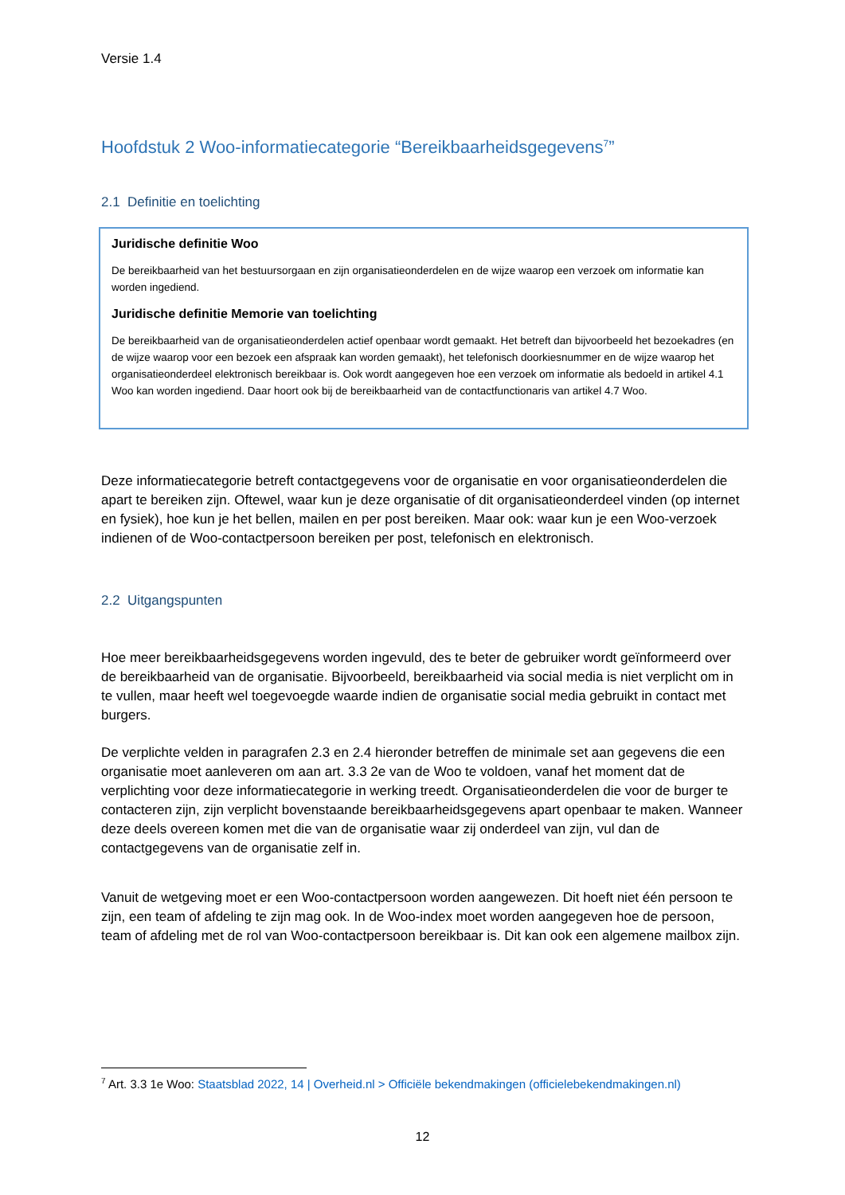Versie 1.4
Hoofdstuk 2 Woo-informatiecategorie “Bereikbaarheidsgegevens<sup>7</sup>”
2.1 Definitie en toelichting
Juridische definitie Woo
De bereikbaarheid van het bestuursorgaan en zijn organisatieonderdelen en de wijze waarop een verzoek om informatie kan worden ingediend.
Juridische definitie Memorie van toelichting
De bereikbaarheid van de organisatieonderdelen actief openbaar wordt gemaakt. Het betreft dan bijvoorbeeld het bezoekadres (en de wijze waarop voor een bezoek een afspraak kan worden gemaakt), het telefonisch doorkiesnummer en de wijze waarop het organisatieonderdeel elektronisch bereikbaar is. Ook wordt aangegeven hoe een verzoek om informatie als bedoeld in artikel 4.1 Woo kan worden ingediend. Daar hoort ook bij de bereikbaarheid van de contactfunctionaris van artikel 4.7 Woo.
Deze informatiecategorie betreft contactgegevens voor de organisatie en voor organisatieonderdelen die apart te bereiken zijn. Oftewel, waar kun je deze organisatie of dit organisatieonderdeel vinden (op internet en fysiek), hoe kun je het bellen, mailen en per post bereiken. Maar ook: waar kun je een Woo-verzoek indienen of de Woo-contactpersoon bereiken per post, telefonisch en elektronisch.
2.2 Uitgangspunten
Hoe meer bereikbaarheidsgegevens worden ingevuld, des te beter de gebruiker wordt geïnformeerd over de bereikbaarheid van de organisatie. Bijvoorbeeld, bereikbaarheid via social media is niet verplicht om in te vullen, maar heeft wel toegevoegde waarde indien de organisatie social media gebruikt in contact met burgers.
De verplichte velden in paragrafen 2.3 en 2.4 hieronder betreffen de minimale set aan gegevens die een organisatie moet aanleveren om aan art. 3.3 2e van de Woo te voldoen, vanaf het moment dat de verplichting voor deze informatiecategorie in werking treedt. Organisatieonderdelen die voor de burger te contacteren zijn, zijn verplicht bovenstaande bereikbaarheidsgegevens apart openbaar te maken. Wanneer deze deels overeen komen met die van de organisatie waar zij onderdeel van zijn, vul dan de contactgegevens van de organisatie zelf in.
Vanuit de wetgeving moet er een Woo-contactpersoon worden aangewezen. Dit hoeft niet één persoon te zijn, een team of afdeling te zijn mag ook. In de Woo-index moet worden aangegeven hoe de persoon, team of afdeling met de rol van Woo-contactpersoon bereikbaar is. Dit kan ook een algemene mailbox zijn.
<sup>7</sup> Art. 3.3 1e Woo: Staatsblad 2022, 14 | Overheid.nl > Officiële bekendmakingen (officielebekendmakingen.nl)
12